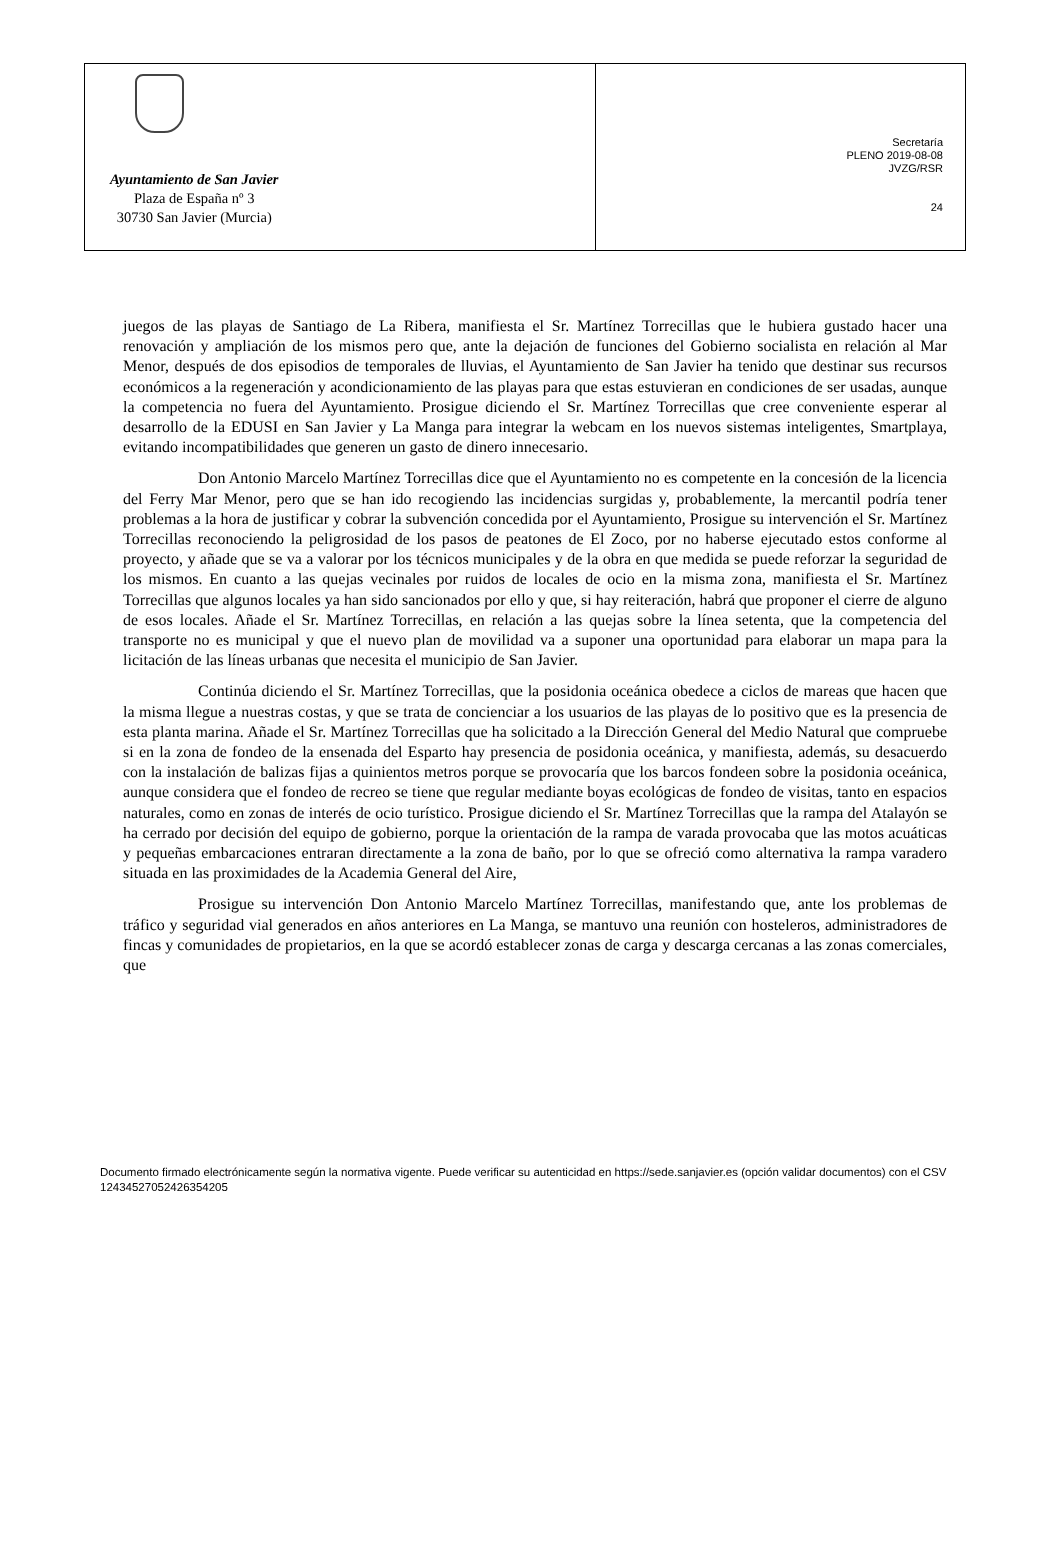Ayuntamiento de San Javier
Plaza de España nº 3
30730 San Javier (Murcia)
Secretaría
PLENO 2019-08-08
JVZG/RSR
24
juegos de las playas de Santiago de La Ribera, manifiesta el Sr. Martínez Torrecillas que le hubiera gustado hacer una renovación y ampliación de los mismos pero que, ante la dejación de funciones del Gobierno socialista en relación al Mar Menor, después de dos episodios de temporales de lluvias, el Ayuntamiento de San Javier ha tenido que destinar sus recursos económicos a la regeneración y acondicionamiento de las playas para que estas estuvieran en condiciones de ser usadas, aunque la competencia no fuera del Ayuntamiento. Prosigue diciendo el Sr. Martínez Torrecillas que cree conveniente esperar al desarrollo de la EDUSI en San Javier y La Manga para integrar la webcam en los nuevos sistemas inteligentes, Smartplaya, evitando incompatibilidades que generen un gasto de dinero innecesario.
Don Antonio Marcelo Martínez Torrecillas dice que el Ayuntamiento no es competente en la concesión de la licencia del Ferry Mar Menor, pero que se han ido recogiendo las incidencias surgidas y, probablemente, la mercantil podría tener problemas a la hora de justificar y cobrar la subvención concedida por el Ayuntamiento, Prosigue su intervención el Sr. Martínez Torrecillas reconociendo la peligrosidad de los pasos de peatones de El Zoco, por no haberse ejecutado estos conforme al proyecto, y añade que se va a valorar por los técnicos municipales y de la obra en que medida se puede reforzar la seguridad de los mismos. En cuanto a las quejas vecinales por ruidos de locales de ocio en la misma zona, manifiesta el Sr. Martínez Torrecillas que algunos locales ya han sido sancionados por ello y que, si hay reiteración, habrá que proponer el cierre de alguno de esos locales. Añade el Sr. Martínez Torrecillas, en relación a las quejas sobre la línea setenta, que la competencia del transporte no es municipal y que el nuevo plan de movilidad va a suponer una oportunidad para elaborar un mapa para la licitación de las líneas urbanas que necesita el municipio de San Javier.
Continúa diciendo el Sr. Martínez Torrecillas, que la posidonia oceánica obedece a ciclos de mareas que hacen que la misma llegue a nuestras costas, y que se trata de concienciar a los usuarios de las playas de lo positivo que es la presencia de esta planta marina. Añade el Sr. Martínez Torrecillas que ha solicitado a la Dirección General del Medio Natural que compruebe si en la zona de fondeo de la ensenada del Esparto hay presencia de posidonia oceánica, y manifiesta, además, su desacuerdo con la instalación de balizas fijas a quinientos metros porque se provocaría que los barcos fondeen sobre la posidonia oceánica, aunque considera que el fondeo de recreo se tiene que regular mediante boyas ecológicas de fondeo de visitas, tanto en espacios naturales, como en zonas de interés de ocio turístico. Prosigue diciendo el Sr. Martínez Torrecillas que la rampa del Atalayón se ha cerrado por decisión del equipo de gobierno, porque la orientación de la rampa de varada provocaba que las motos acuáticas y pequeñas embarcaciones entraran directamente a la zona de baño, por lo que se ofreció como alternativa la rampa varadero situada en las proximidades de la Academia General del Aire,
Prosigue su intervención Don Antonio Marcelo Martínez Torrecillas, manifestando que, ante los problemas de tráfico y seguridad vial generados en años anteriores en La Manga, se mantuvo una reunión con hosteleros, administradores de fincas y comunidades de propietarios, en la que se acordó establecer zonas de carga y descarga cercanas a las zonas comerciales, que
Documento firmado electrónicamente según la normativa vigente. Puede verificar su autenticidad en https://sede.sanjavier.es (opción validar documentos) con el CSV 12434527052426354205